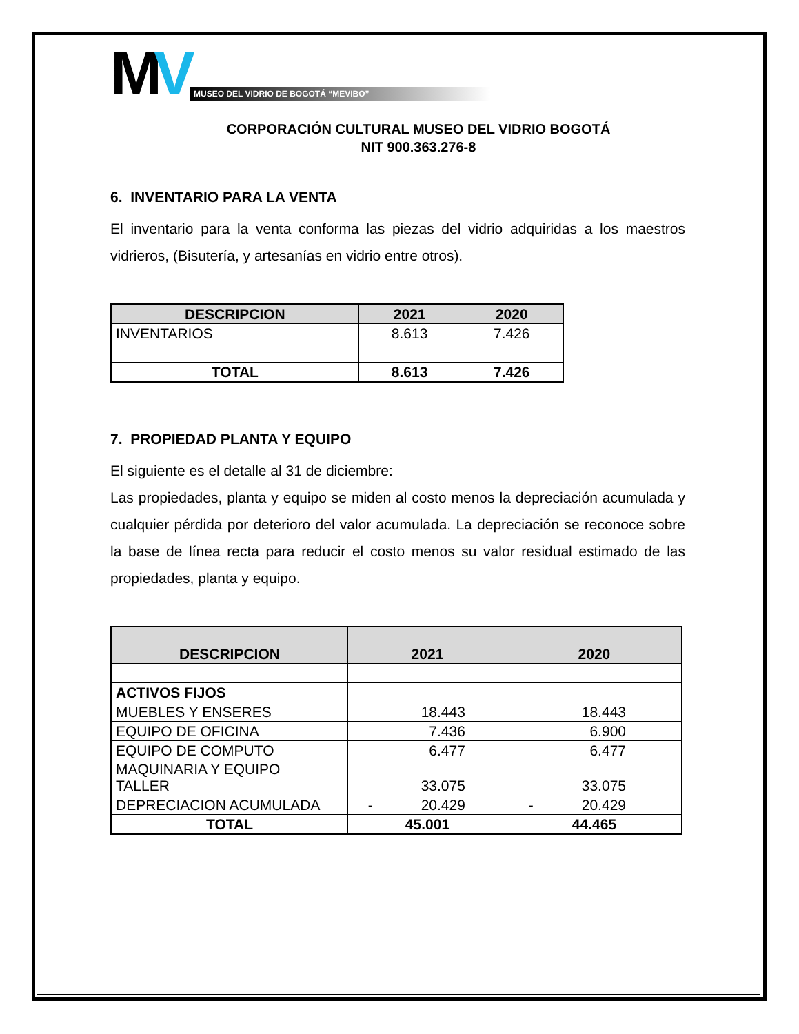MV
MUSEO DEL VIDRIO DE BOGOTÁ “MEVIBO”
CORPORACIÓN CULTURAL MUSEO DEL VIDRIO BOGOTÁ
NIT 900.363.276-8
6. INVENTARIO PARA LA VENTA
El inventario para la venta conforma las piezas del vidrio adquiridas a los maestros vidrieros, (Bisutería, y artesanías en vidrio entre otros).
| DESCRIPCION | 2021 | 2020 |
| --- | --- | --- |
| INVENTARIOS | 8.613 | 7.426 |
| TOTAL | 8.613 | 7.426 |
7. PROPIEDAD PLANTA Y EQUIPO
El siguiente es el detalle al 31 de diciembre:
Las propiedades, planta y equipo se miden al costo menos la depreciación acumulada y cualquier pérdida por deterioro del valor acumulada. La depreciación se reconoce sobre la base de línea recta para reducir el costo menos su valor residual estimado de las propiedades, planta y equipo.
| DESCRIPCION | 2021 | 2020 |
| --- | --- | --- |
| ACTIVOS FIJOS | | |
| MUEBLES Y ENSERES | 18.443 | 18.443 |
| EQUIPO DE OFICINA | 7.436 | 6.900 |
| EQUIPO DE COMPUTO | 6.477 | 6.477 |
| MAQUINARIA Y EQUIPO TALLER | 33.075 | 33.075 |
| DEPRECIACION ACUMULADA | - 20.429 | - 20.429 |
| TOTAL | 45.001 | 44.465 |